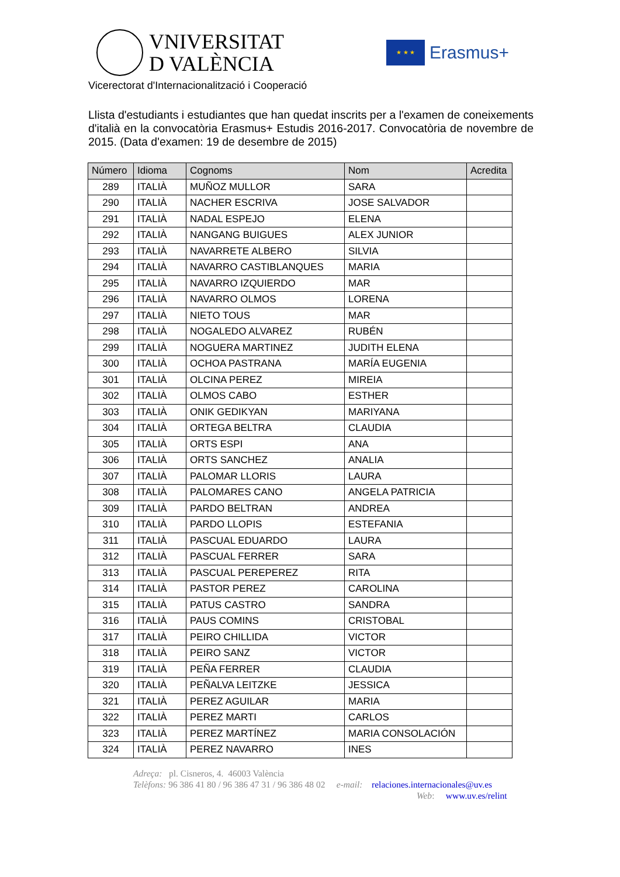VNIVERSITAT
D VALÈNCIA
★ ★ ★
Erasmus+
Vicerectorat d'Internacionalització i Cooperació
Llista d'estudiants i estudiantes que han quedat inscrits per a l'examen de coneixements d'italià en la convocatòria Erasmus+ Estudis 2016-2017. Convocatòria de novembre de 2015. (Data d'examen: 19 de desembre de 2015)
| Número | Idioma | Cognoms | Nom | Acredita |
| --- | --- | --- | --- | --- |
| 289 | ITALIÀ | MUÑOZ MULLOR | SARA | |
| 290 | ITALIÀ | NACHER ESCRIVA | JOSE SALVADOR | |
| 291 | ITALIÀ | NADAL ESPEJO | ELENA | |
| 292 | ITALIÀ | NANGANG BUIGUES | ALEX JUNIOR | |
| 293 | ITALIÀ | NAVARRETE ALBERO | SILVIA | |
| 294 | ITALIÀ | NAVARRO CASTIBLANQUES | MARIA | |
| 295 | ITALIÀ | NAVARRO IZQUIERDO | MAR | |
| 296 | ITALIÀ | NAVARRO OLMOS | LORENA | |
| 297 | ITALIÀ | NIETO TOUS | MAR | |
| 298 | ITALIÀ | NOGALEDO ALVAREZ | RUBÉN | |
| 299 | ITALIÀ | NOGUERA MARTINEZ | JUDITH ELENA | |
| 300 | ITALIÀ | OCHOA PASTRANA | MARÍA EUGENIA | |
| 301 | ITALIÀ | OLCINA PEREZ | MIREIA | |
| 302 | ITALIÀ | OLMOS CABO | ESTHER | |
| 303 | ITALIÀ | ONIK GEDIKYAN | MARIYANA | |
| 304 | ITALIÀ | ORTEGA BELTRA | CLAUDIA | |
| 305 | ITALIÀ | ORTS ESPI | ANA | |
| 306 | ITALIÀ | ORTS SANCHEZ | ANALIA | |
| 307 | ITALIÀ | PALOMAR LLORIS | LAURA | |
| 308 | ITALIÀ | PALOMARES CANO | ANGELA PATRICIA | |
| 309 | ITALIÀ | PARDO BELTRAN | ANDREA | |
| 310 | ITALIÀ | PARDO LLOPIS | ESTEFANIA | |
| 311 | ITALIÀ | PASCUAL EDUARDO | LAURA | |
| 312 | ITALIÀ | PASCUAL FERRER | SARA | |
| 313 | ITALIÀ | PASCUAL PEREPEREZ | RITA | |
| 314 | ITALIÀ | PASTOR PEREZ | CAROLINA | |
| 315 | ITALIÀ | PATUS CASTRO | SANDRA | |
| 316 | ITALIÀ | PAUS COMINS | CRISTOBAL | |
| 317 | ITALIÀ | PEIRO CHILLIDA | VICTOR | |
| 318 | ITALIÀ | PEIRO SANZ | VICTOR | |
| 319 | ITALIÀ | PEÑA FERRER | CLAUDIA | |
| 320 | ITALIÀ | PEÑALVA LEITZKE | JESSICA | |
| 321 | ITALIÀ | PEREZ AGUILAR | MARIA | |
| 322 | ITALIÀ | PEREZ MARTI | CARLOS | |
| 323 | ITALIÀ | PEREZ MARTÍNEZ | MARIA CONSOLACIÓN | |
| 324 | ITALIÀ | PEREZ NAVARRO | INES | |
Adreça: pl. Cisneros, 4. 46003 València
Telèfons: 96 386 41 80 / 96 386 47 31 / 96 386 48 02 e-mail: relaciones.internacionales@uv.es
Web: www.uv.es/relint